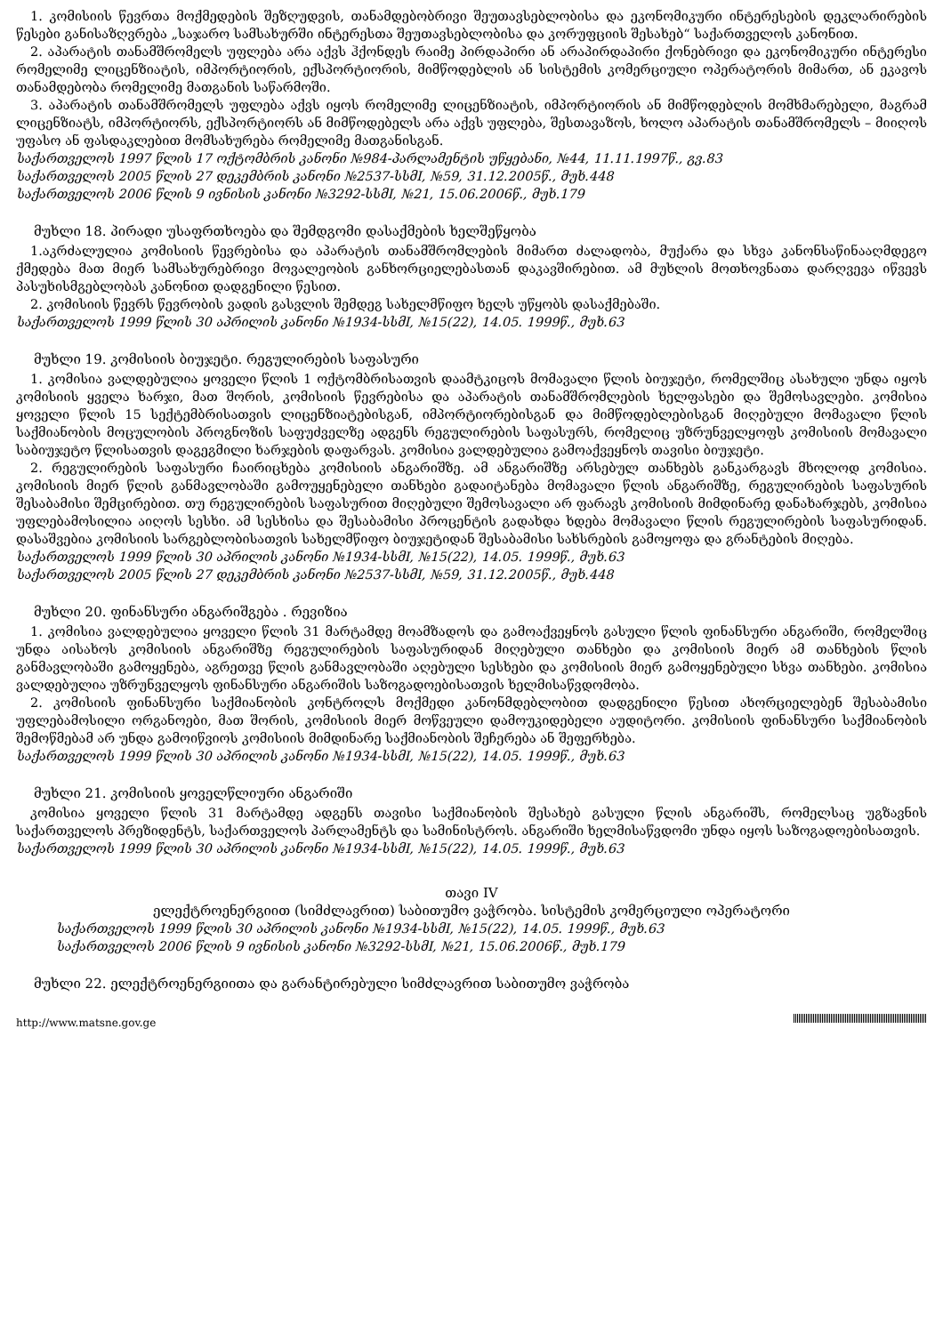1. კომისიის წევრთა მოქმედების შეზღუდვის, თანამდებობრივი შეუთავსებლობისა და ეკონომიკური ინტერესების დეკლარირების წესები განისაზღვრება „საჯარო სამსახურში ინტერესთა შეუთავსებლობისა და კორუფციის შესახებ“ საქართველოს კანონით.
2. აპარატის თანამშრომელს უფლება არა აქვს ჰქონდეს რაიმე პირდაპირი ან არაპირდაპირი ქონებრივი და ეკონომიკური ინტერესი რომელიმე ლიცენზიატის, იმპორტიორის, ექსპორტიორის, მიმწოდებლის ან სისტემის კომერციული ოპერატორის მიმართ, ან ეკავოს თანამდებობა რომელიმე მათგანის საწარმოში.
3. აპარატის თანამშრომელს უფლება აქვს იყოს რომელიმე ლიცენზიატის, იმპორტიორის ან მიმწოდებლის მომხმარებელი, მაგრამ ლიცენზიატს, იმპორტიორს, ექსპორტიორს ან მიმწოდებელს არა აქვს უფლება, შესთავაზოს, ხოლო აპარატის თანამშრომელს – მიიღოს უფასო ან ფასდაკლებით მომსახურება რომელიმე მათგანისგან.
საქართველოს 1997 წლის 17 ოქტომბრის კანონი №984-პარლამენტის უწყებანი, №44, 11.11.1997წ., გვ.83
საქართველოს 2005 წლის 27 დეკემბრის კანონი №2537-სსმI, №59, 31.12.2005წ., მუხ.448
საქართველოს 2006 წლის 9 ივნისის კანონი №3292-სსმI, №21, 15.06.2006წ., მუხ.179
მუხლი 18. პირადი უსაფრთხოება და შემდგომი დასაქმების ხელშეწყობა
1.აკრძალულია კომისიის წევრებისა და აპარატის თანამშრომლების მიმართ ძალადობა, მუქარა და სხვა კანონსაწინააღმდეგო ქმედება მათ მიერ სამსახურებრივი მოვალეობის განხორციელებასთან დაკავშირებით. ამ მუხლის მოთხოვნათა დარღვევა იწვევს პასუხისმგებლობას კანონით დადგენილი წესით.
2. კომისიის წევრს წევრობის ვადის გასვლის შემდეგ სახელმწიფო ხელს უწყობს დასაქმებაში.
საქართველოს 1999 წლის 30 აპრილის კანონი №1934-სსმI, №15(22), 14.05. 1999წ., მუხ.63
მუხლი 19. კომისიის ბიუჯეტი. რეგულირების საფასური
1. კომისია ვალდებულია ყოველი წლის 1 ოქტომბრისათვის დაამტკიცოს მომავალი წლის ბიუჯეტი, რომელშიც ასახული უნდა იყოს კომისიის ყველა ხარჯი, მათ შორის, კომისიის წევრებისა და აპარატის თანამშრომლების ხელფასები და შემოსავლები. კომისია ყოველი წლის 15 სექტემბრისათვის ლიცენზიატებისგან, იმპორტიორებისგან და მიმწოდებლებისგან მიღებული მომავალი წლის საქმიანობის მოცულობის პროგნოზის საფუძველზე ადგენს რეგულირების საფასურს, რომელიც უზრუნველყოფს კომისიის მომავალი საბიუჯეტო წლისათვის დაგეგმილი ხარჯების დაფარვას. კომისია ვალდებულია გამოაქვეყნოს თავისი ბიუჯეტი.
2. რეგულირების საფასური ჩაირიცხება კომისიის ანგარიშზე. ამ ანგარიშზე არსებულ თანხებს განკარგავს მხოლოდ კომისია. კომისიის მიერ წლის განმავლობაში გამოუყენებელი თანხები გადაიტანება მომავალი წლის ანგარიშზე, რეგულირების საფასურის შესაბამისი შემცირებით. თუ რეგულირების საფასურით მიღებული შემოსავალი არ ფარავს კომისიის მიმდინარე დანახარჯებს, კომისია უფლებამოსილია აიღოს სესხი. ამ სესხისა და შესაბამისი პროცენტის გადახდა ხდება მომავალი წლის რეგულირების საფასურიდან. დასაშვებია კომისიის სარგებლობისათვის სახელმწიფო ბიუჯეტიდან შესაბამისი სახსრების გამოყოფა და გრანტების მიღება.
საქართველოს 1999 წლის 30 აპრილის კანონი №1934-სსმI, №15(22), 14.05. 1999წ., მუხ.63
საქართველოს 2005 წლის 27 დეკემბრის კანონი №2537-სსმI, №59, 31.12.2005წ., მუხ.448
მუხლი 20. ფინანსური ანგარიშგება . რევიზია
1. კომისია ვალდებულია ყოველი წლის 31 მარტამდე მოამზადოს და გამოაქვეყნოს გასული წლის ფინანსური ანგარიში, რომელშიც უნდა აისახოს კომისიის ანგარიშზე რეგულირების საფასურიდან მიღებული თანხები და კომისიის მიერ ამ თანხების წლის განმავლობაში გამოყენება, აგრეთვე წლის განმავლობაში აღებული სესხები და კომისიის მიერ გამოყენებული სხვა თანხები. კომისია ვალდებულია უზრუნველყოს ფინანსური ანგარიშის საზოგადოებისათვის ხელმისაწვდომობა.
2. კომისიის ფინანსური საქმიანობის კონტროლს მოქმედი კანონმდებლობით დადგენილი წესით ახორციელებენ შესაბამისი უფლებამოსილი ორგანოები, მათ შორის, კომისიის მიერ მოწვეული დამოუკიდებელი აუდიტორი. კომისიის ფინანსური საქმიანობის შემოწმებამ არ უნდა გამოიწვიოს კომისიის მიმდინარე საქმიანობის შეჩერება ან შეფერხება.
საქართველოს 1999 წლის 30 აპრილის კანონი №1934-სსმI, №15(22), 14.05. 1999წ., მუხ.63
მუხლი 21. კომისიის ყოველწლიური ანგარიში
კომისია ყოველი წლის 31 მარტამდე ადგენს თავისი საქმიანობის შესახებ გასული წლის ანგარიშს, რომელსაც უგზავნის საქართველოს პრეზიდენტს, საქართველოს პარლამენტს და სამინისტროს. ანგარიში ხელმისაწვდომი უნდა იყოს საზოგადოებისათვის.
საქართველოს 1999 წლის 30 აპრილის კანონი №1934-სსმI, №15(22), 14.05. 1999წ., მუხ.63
თავი IV
ელექტროენერგიით (სიმძლავრით) საბითუმო ვაჭრობა. სისტემის კომერციული ოპერატორი
საქართველოს 1999 წლის 30 აპრილის კანონი №1934-სსმI, №15(22), 14.05. 1999წ., მუხ.63
საქართველოს 2006 წლის 9 ივნისის კანონი №3292-სსმI, №21, 15.06.2006წ., მუხ.179
მუხლი 22. ელექტროენერგიითა და გარანტირებული სიმძლავრით საბითუმო ვაჭრობა
http://www.matsne.gov.ge